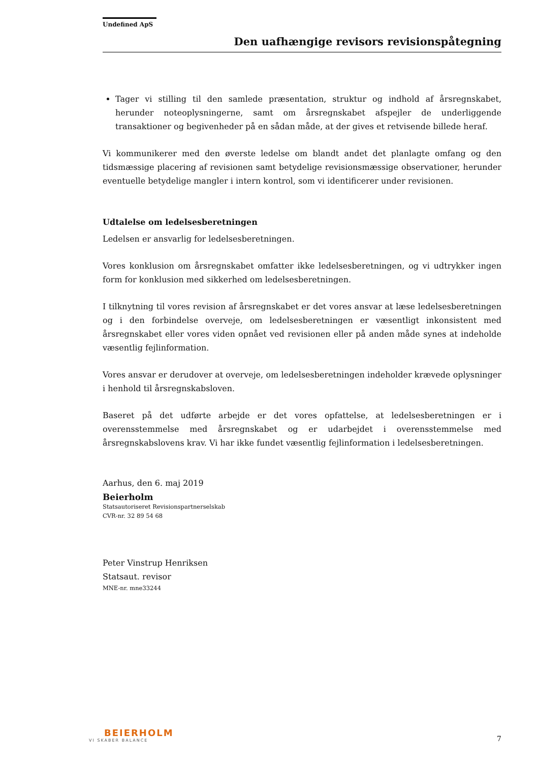Undefined ApS
Den uafhængige revisors revisionspåtegning
Tager vi stilling til den samlede præsentation, struktur og indhold af årsregnskabet, herunder noteoplysningerne, samt om årsregnskabet afspejler de underliggende transaktioner og begivenheder på en sådan måde, at der gives et retvisende billede heraf.
Vi kommunikerer med den øverste ledelse om blandt andet det planlagte omfang og den tidsmæssige placering af revisionen samt betydelige revisionsmæssige observationer, herunder eventuelle betydelige mangler i intern kontrol, som vi identificerer under revisionen.
Udtalelse om ledelsesberetningen
Ledelsen er ansvarlig for ledelsesberetningen.
Vores konklusion om årsregnskabet omfatter ikke ledelsesberetningen, og vi udtrykker ingen form for konklusion med sikkerhed om ledelsesberetningen.
I tilknytning til vores revision af årsregnskabet er det vores ansvar at læse ledelsesberetningen og i den forbindelse overveje, om ledelsesberetningen er væsentligt inkonsistent med årsregnskabet eller vores viden opnået ved revisionen eller på anden måde synes at indeholde væsentlig fejlinformation.
Vores ansvar er derudover at overveje, om ledelsesberetningen indeholder krævede oplysninger i henhold til årsregnskabsloven.
Baseret på det udførte arbejde er det vores opfattelse, at ledelsesberetningen er i overensstemmelse med årsregnskabet og er udarbejdet i overensstemmelse med årsregnskabslovens krav. Vi har ikke fundet væsentlig fejlinformation i ledelsesberetningen.
Aarhus, den 6. maj 2019
Beierholm
Statsautoriseret Revisionspartnerselskab
CVR-nr. 32 89 54 68
Peter Vinstrup Henriksen
Statsaut. revisor
MNE-nr. mne33244
BEIERHOLM
VI SKABER BALANCE
7